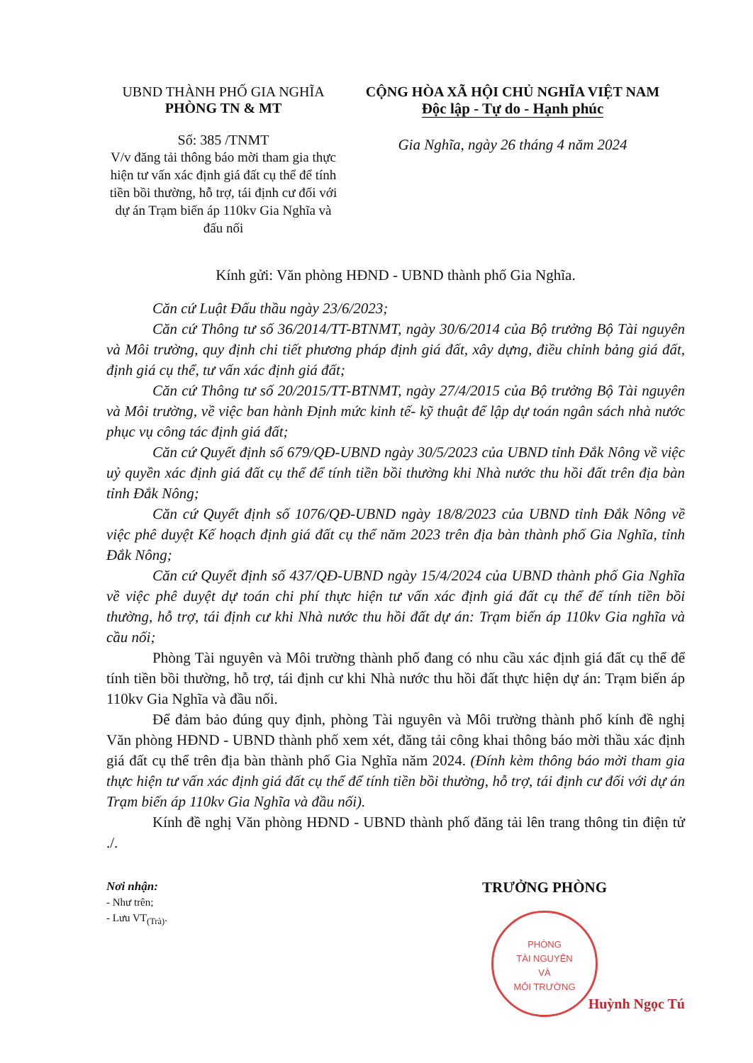UBND THÀNH PHỐ GIA NGHĨA
PHÒNG TN & MT
Số: 385 /TNMT
V/v đăng tải thông báo mời tham gia thực hiện tư vấn xác định giá đất cụ thể để tính tiền bồi thường, hỗ trợ, tái định cư đối với dự án Trạm biến áp 110kv Gia Nghĩa và đấu nối
CỘNG HÒA XÃ HỘI CHỦ NGHĨA VIỆT NAM
Độc lập - Tự do - Hạnh phúc
Gia Nghĩa, ngày 26 tháng 4 năm 2024
Kính gửi: Văn phòng HĐND - UBND thành phố Gia Nghĩa.
Căn cứ Luật Đấu thầu ngày 23/6/2023;
Căn cứ Thông tư số 36/2014/TT-BTNMT, ngày 30/6/2014 của Bộ trưởng Bộ Tài nguyên và Môi trường, quy định chi tiết phương pháp định giá đất, xây dựng, điều chỉnh bảng giá đất, định giá cụ thể, tư vấn xác định giá đất;
Căn cứ Thông tư số 20/2015/TT-BTNMT, ngày 27/4/2015 của Bộ trưởng Bộ Tài nguyên và Môi trường, về việc ban hành Định mức kinh tế- kỹ thuật để lập dự toán ngân sách nhà nước phục vụ công tác định giá đất;
Căn cứ Quyết định số 679/QĐ-UBND ngày 30/5/2023 của UBND tỉnh Đắk Nông về việc uỷ quyền xác định giá đất cụ thể để tính tiền bồi thường khi Nhà nước thu hồi đất trên địa bàn tỉnh Đắk Nông;
Căn cứ Quyết định số 1076/QĐ-UBND ngày 18/8/2023 của UBND tỉnh Đắk Nông về việc phê duyệt Kế hoạch định giá đất cụ thể năm 2023 trên địa bàn thành phố Gia Nghĩa, tỉnh Đắk Nông;
Căn cứ Quyết định số 437/QĐ-UBND ngày 15/4/2024 của UBND thành phố Gia Nghĩa về việc phê duyệt dự toán chi phí thực hiện tư vấn xác định giá đất cụ thể để tính tiền bồi thường, hỗ trợ, tái định cư khi Nhà nước thu hồi đất dự án: Trạm biến áp 110kv Gia nghĩa và cầu nối;
Phòng Tài nguyên và Môi trường thành phố đang có nhu cầu xác định giá đất cụ thể để tính tiền bồi thường, hỗ trợ, tái định cư khi Nhà nước thu hồi đất thực hiện dự án: Trạm biến áp 110kv Gia Nghĩa và đầu nối.
Để đảm bảo đúng quy định, phòng Tài nguyên và Môi trường thành phố kính đề nghị Văn phòng HĐND - UBND thành phố xem xét, đăng tải công khai thông báo mời thầu xác định giá đất cụ thể trên địa bàn thành phố Gia Nghĩa năm 2024. (Đính kèm thông báo mời tham gia thực hiện tư vấn xác định giá đất cụ thể để tính tiền bồi thường, hỗ trợ, tái định cư đối với dự án Trạm biến áp 110kv Gia Nghĩa và đầu nối).
Kính đề nghị Văn phòng HĐND - UBND thành phố đăng tải lên trang thông tin điện tử ./.
Nơi nhận:
- Như trên;
- Lưu VT<sub>(Trà)</sub>.
TRƯỞNG PHÒNG
PHÒNG
TÀI NGUYÊN
VÀ
MÔI TRƯỜNG
Huỳnh Ngọc Tú